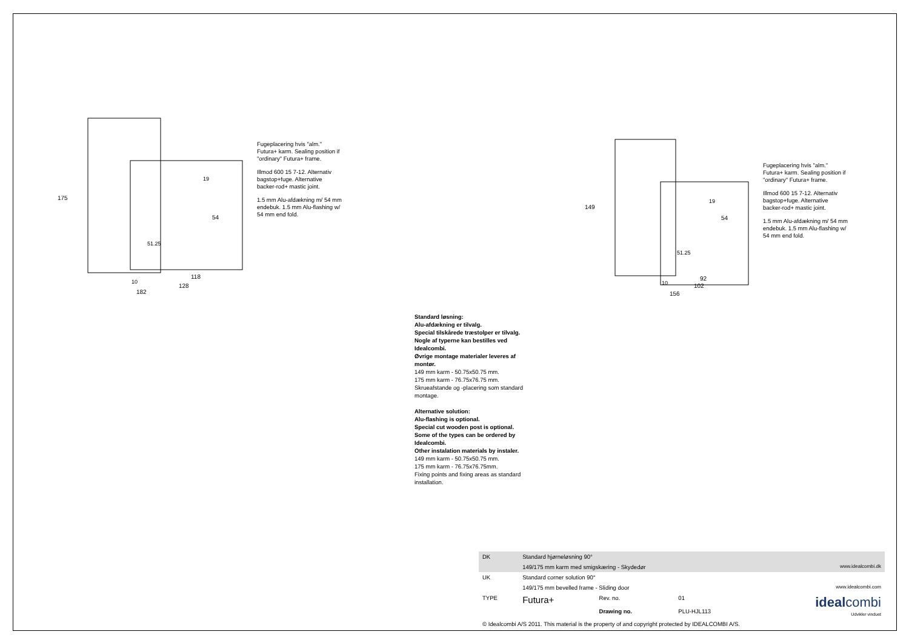175
118
128
182
54
19
51.25
10
Fugeplacering hvis "alm." Futura+ karm. Sealing position if "ordinary" Futura+ frame.
Illmod 600 15 7-12. Alternativ bagstop+fuge. Alternative backer-rod+ mastic joint.
1.5 mm Alu-afdækning m/ 54 mm endebuk. 1.5 mm Alu-flashing w/ 54 mm end fold.
149
92
102
156
54
19
51.25
10
Fugeplacering hvis "alm." Futura+ karm. Sealing position if "ordinary" Futura+ frame.
Illmod 600 15 7-12. Alternativ bagstop+fuge. Alternative backer-rod+ mastic joint.
1.5 mm Alu-afdækning m/ 54 mm endebuk. 1.5 mm Alu-flashing w/ 54 mm end fold.
Standard løsning:
Alu-afdækning er tilvalg.
Special tilskårede træstolper er tilvalg.
Nogle af typerne kan bestilles ved Idealcombi.
Øvrige montage materialer leveres af montør.
149 mm karm - 50.75x50.75 mm.
175 mm karm - 76.75x76.75 mm.
Skrueafstande og -placering som standard montage.
Alternative solution:
Alu-flashing is optional.
Special cut wooden post is optional.
Some of the types can be ordered by Idealcombi.
Other instalation materials by instaler.
149 mm karm - 50.75x50.75 mm.
175 mm karm - 76.75x76.75mm.
Fixing points and fixing areas as standard installation.
| DK | Standard hjørneløsning 90° | | | |
| | 149/175 mm karm med smigskæring - Skydedør | | | www.idealcombi.dk |
| UK | Standard corner solution 90° | | | |
| | 149/175 mm bevelled frame - Sliding door | | | www.idealcombi.com |
| TYPE | Futura+ | Rev. no. | 01 | ideal combi Udvikler vinduet |
| | | Drawing no. | PLU-HJL113 | |
| © Idealcombi A/S 2011. This material is the property of and copyright protected by IDEALCOMBI A/S. | | | | |